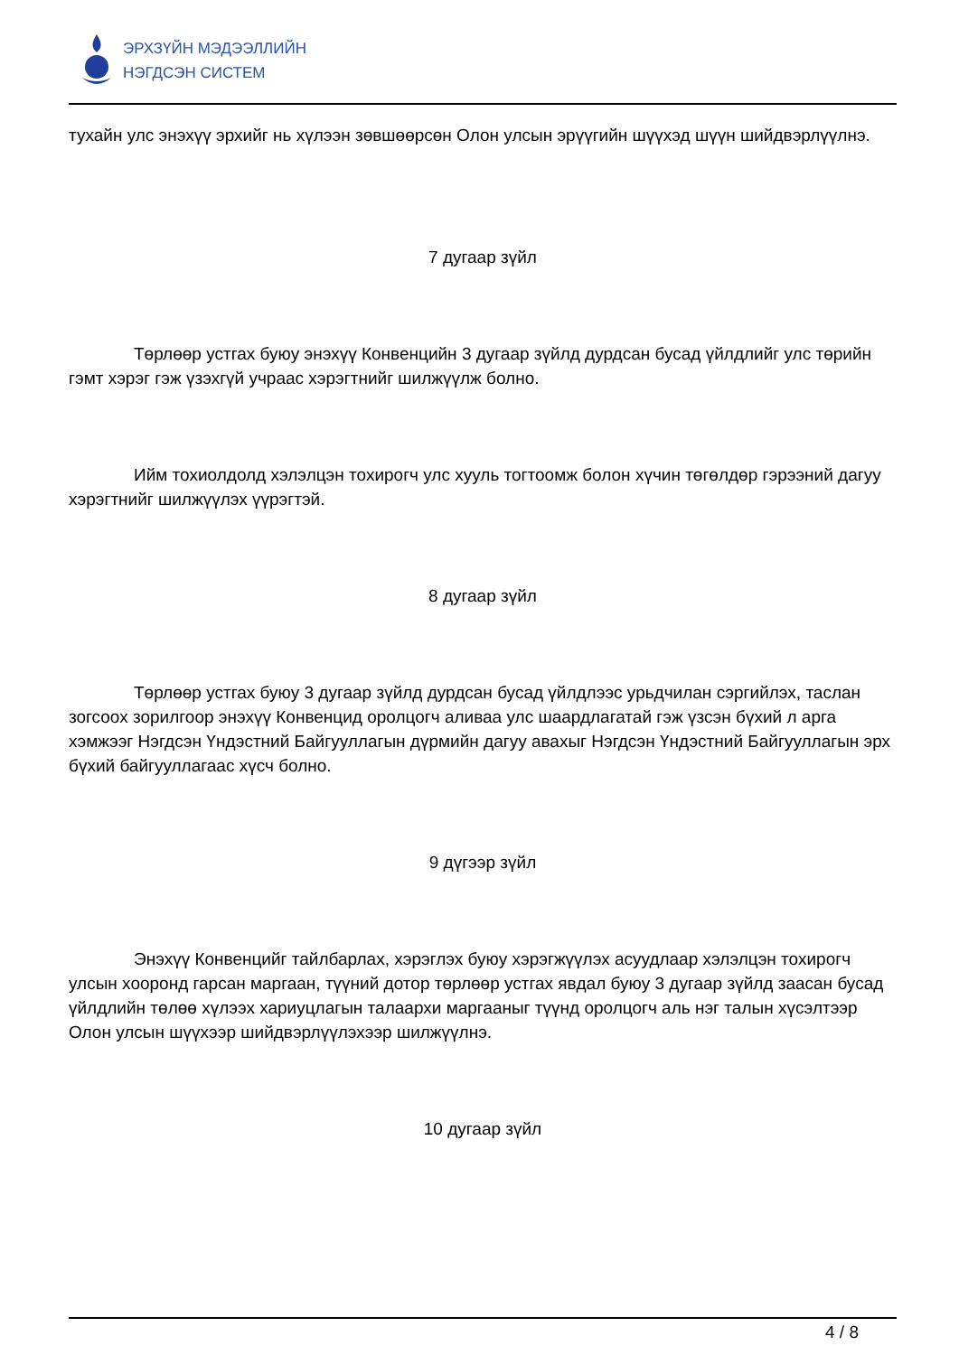ЭРХЗҮЙН МЭДЭЭЛЛИЙН
НЭГДСЭН СИСТЕМ
тухайн улс энэхүү эрхийг нь хүлээн зөвшөөрсөн Олон улсын эрүүгийн шүүхэд шүүн шийдвэрлүүлнэ.
7 дугаар зүйл
Төрлөөр устгах буюу энэхүү Конвенцийн 3 дугаар зүйлд дурдсан бусад үйлдлийг улс төрийн гэмт хэрэг гэж үзэхгүй учраас хэрэгтнийг шилжүүлж болно.
Ийм тохиолдолд хэлэлцэн тохирогч улс хууль тогтоомж болон хүчин төгөлдөр гэрээний дагуу хэрэгтнийг шилжүүлэх үүрэгтэй.
8 дугаар зүйл
Төрлөөр устгах буюу 3 дугаар зүйлд дурдсан бусад үйлдлээс урьдчилан сэргийлэх, таслан зогсоох зорилгоор энэхүү Конвенцид оролцогч аливаа улс шаардлагатай гэж үзсэн бүхий л арга хэмжээг Нэгдсэн Үндэстний Байгууллагын дүрмийн дагуу авахыг Нэгдсэн Үндэстний Байгууллагын эрх бүхий байгууллагаас хүсч болно.
9 дүгээр зүйл
Энэхүү Конвенцийг тайлбарлах, хэрэглэх буюу хэрэгжүүлэх асуудлаар хэлэлцэн тохирогч улсын хооронд гарсан маргаан, түүний дотор төрлөөр устгах явдал буюу 3 дугаар зүйлд заасан бусад үйлдлийн төлөө хүлээх хариуцлагын талаархи маргааныг түүнд оролцогч аль нэг талын хүсэлтээр Олон улсын шүүхээр шийдвэрлүүлэхээр шилжүүлнэ.
10 дугаар зүйл
4 / 8